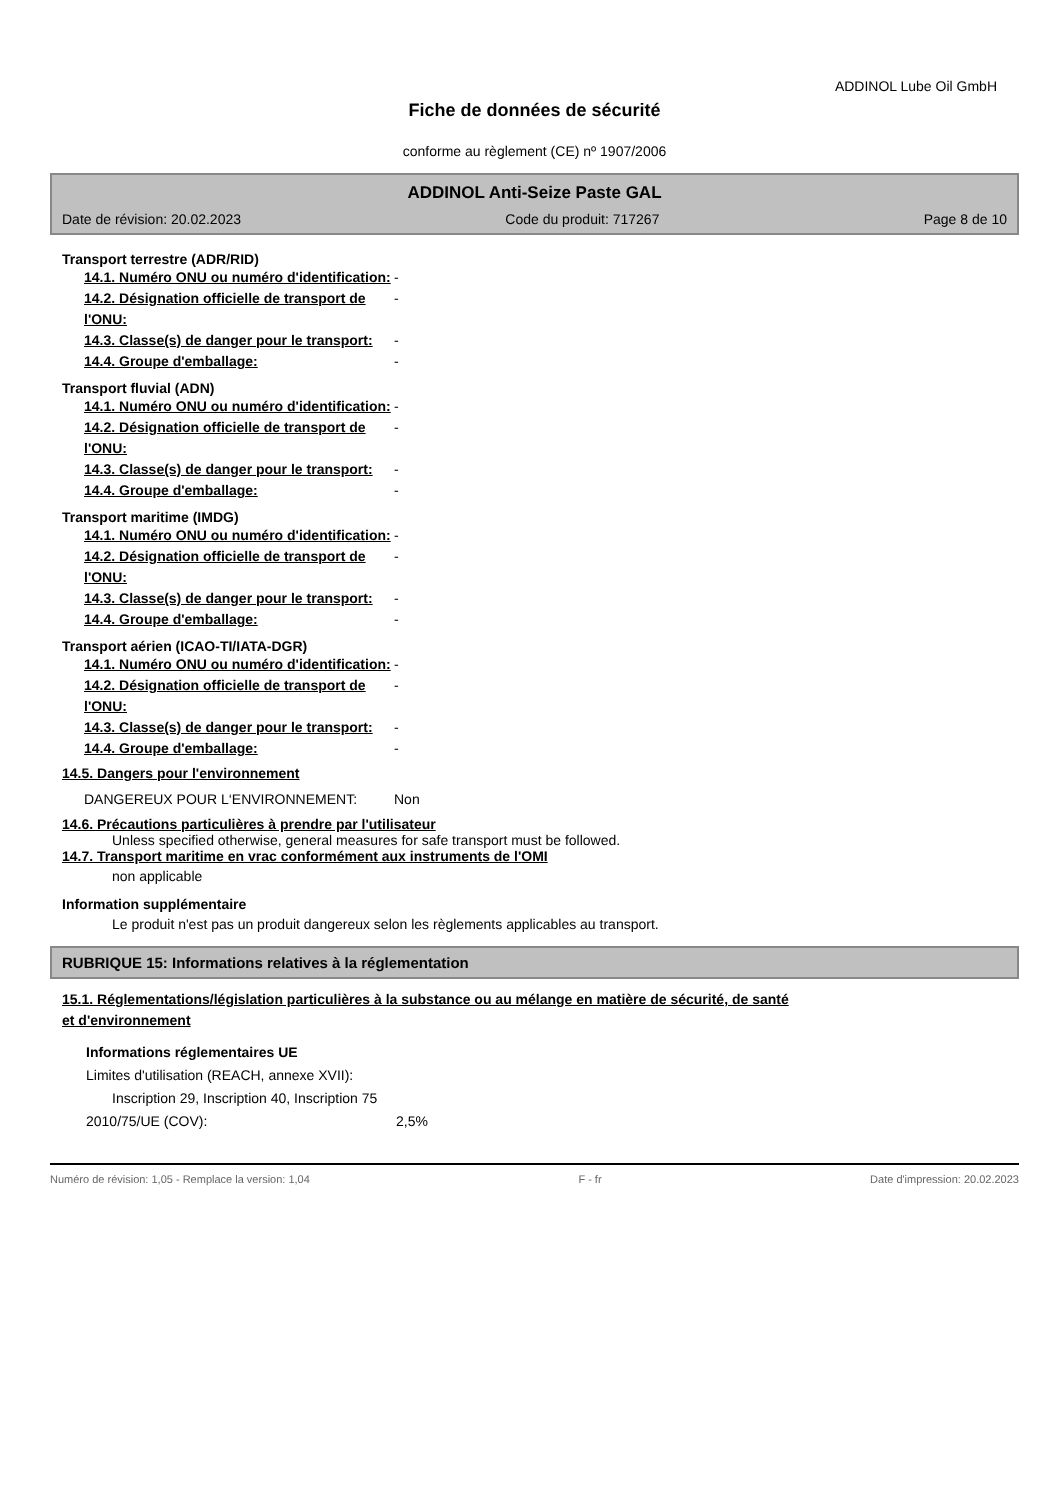ADDINOL Lube Oil GmbH
Fiche de données de sécurité
conforme au règlement (CE) nº 1907/2006
ADDINOL Anti-Seize Paste GAL
Date de révision: 20.02.2023 Code du produit: 717267 Page 8 de 10
Transport terrestre (ADR/RID)
14.1. Numéro ONU ou numéro d'identification:
-
14.2. Désignation officielle de transport de l'ONU:
-
14.3. Classe(s) de danger pour le transport:
-
14.4. Groupe d'emballage: -
Transport fluvial (ADN)
14.1. Numéro ONU ou numéro d'identification:
-
14.2. Désignation officielle de transport de l'ONU:
-
14.3. Classe(s) de danger pour le transport:
-
14.4. Groupe d'emballage: -
Transport maritime (IMDG)
14.1. Numéro ONU ou numéro d'identification:
-
14.2. Désignation officielle de transport de l'ONU:
-
14.3. Classe(s) de danger pour le transport:
-
14.4. Groupe d'emballage: -
Transport aérien (ICAO-TI/IATA-DGR)
14.1. Numéro ONU ou numéro d'identification:
-
14.2. Désignation officielle de transport de l'ONU:
-
14.3. Classe(s) de danger pour le transport:
-
14.4. Groupe d'emballage: -
14.5. Dangers pour l'environnement
DANGEREUX POUR L‘ENVIRONNEMENT: Non
14.6. Précautions particulières à prendre par l'utilisateur
Unless specified otherwise, general measures for safe transport must be followed.
14.7. Transport maritime en vrac conformément aux instruments de l'OMI
non applicable
Information supplémentaire
Le produit n'est pas un produit dangereux selon les règlements applicables au transport.
RUBRIQUE 15: Informations relatives à la réglementation
15.1. Réglementations/législation particulières à la substance ou au mélange en matière de sécurité, de santé
et d'environnement
Informations réglementaires UE
Limites d'utilisation (REACH, annexe XVII):
Inscription 29, Inscription 40, Inscription 75
2010/75/UE (COV): 2,5%
Numéro de révision: 1,05 - Remplace la version: 1,04 F - fr Date d'impression: 20.02.2023